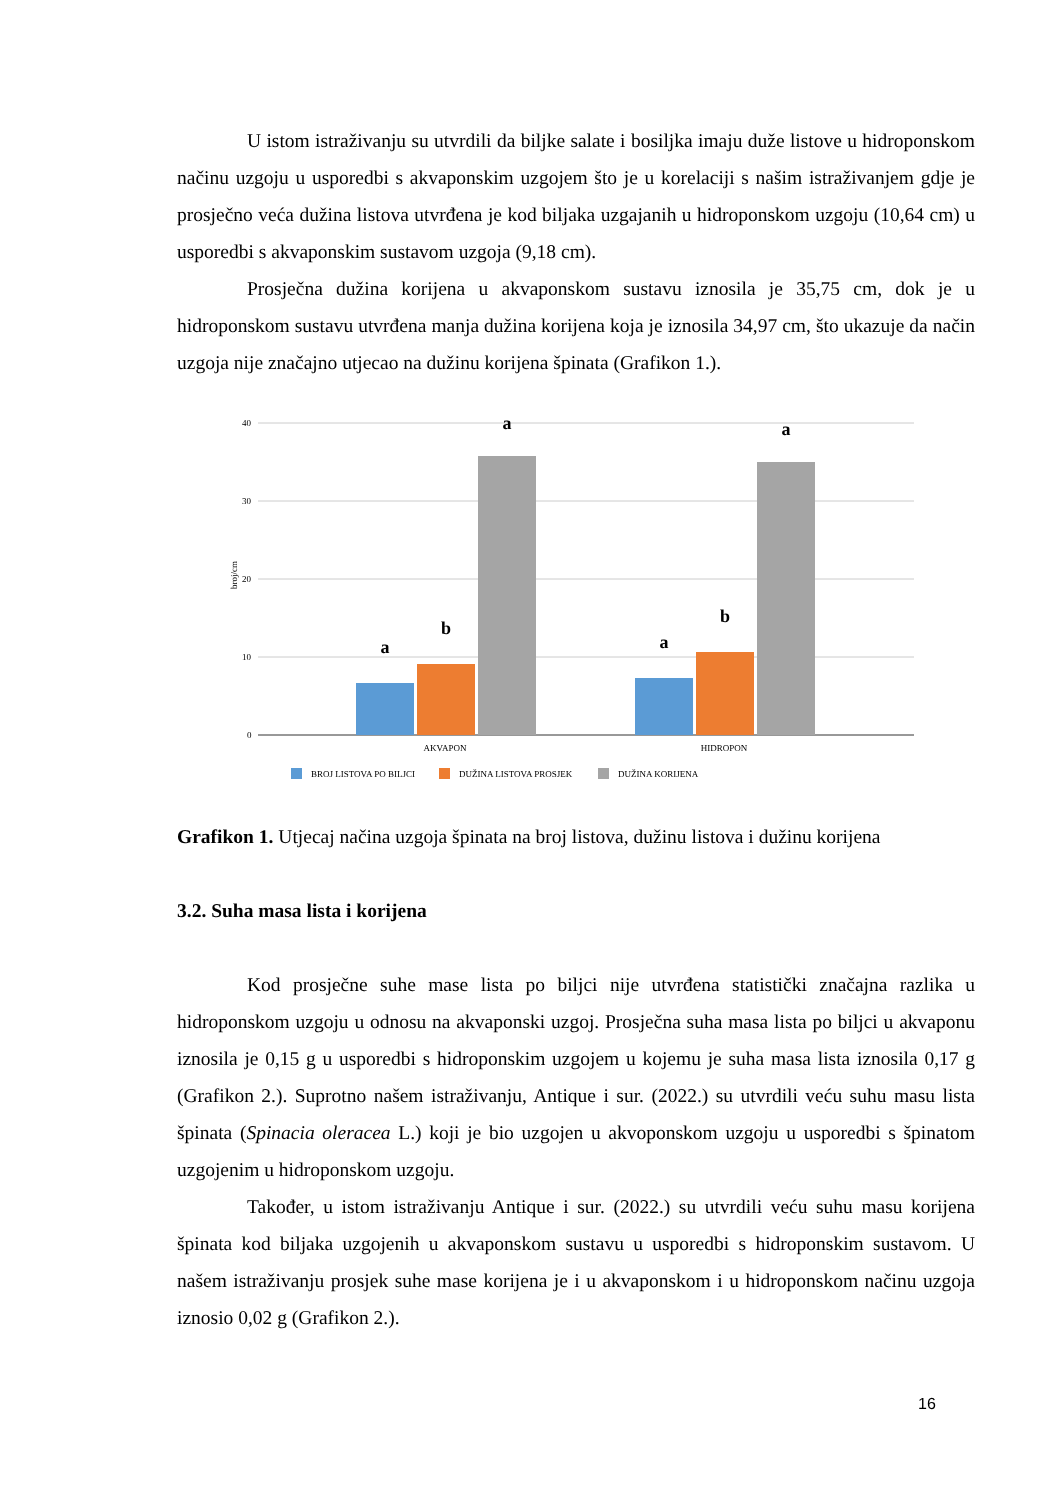U istom istraživanju su utvrdili da biljke salate i bosiljka imaju duže listove u hidroponskom načinu uzgoju u usporedbi s akvaponskim uzgojem što je u korelaciji s našim istraživanjem gdje je prosječno veća dužina listova utvrđena je kod biljaka uzgajanih u hidroponskom uzgoju (10,64 cm) u usporedbi s akvaponskim sustavom uzgoja (9,18 cm).
Prosječna dužina korijena u akvaponskom sustavu iznosila je 35,75 cm, dok je u hidroponskom sustavu utvrđena manja dužina korijena koja je iznosila 34,97 cm, što ukazuje da način uzgoja nije značajno utjecao na dužinu korijena špinata (Grafikon 1.).
40
30
20
10
0
broj/cm
a
b
a
a
b
a
AKVAPON
HIDROPON
BROJ LISTOVA PO BILJCI
DUŽINA LISTOVA PROSJEK
DUŽINA KORIJENA
Grafikon 1. Utjecaj načina uzgoja špinata na broj listova, dužinu listova i dužinu korijena
3.2. Suha masa lista i korijena
Kod prosječne suhe mase lista po biljci nije utvrđena statistički značajna razlika u hidroponskom uzgoju u odnosu na akvaponski uzgoj. Prosječna suha masa lista po biljci u akvaponu iznosila je 0,15 g u usporedbi s hidroponskim uzgojem u kojemu je suha masa lista iznosila 0,17 g (Grafikon 2.). Suprotno našem istraživanju, Antique i sur. (2022.) su utvrdili veću suhu masu lista špinata (Spinacia oleracea L.) koji je bio uzgojen u akvoponskom uzgoju u usporedbi s špinatom uzgojenim u hidroponskom uzgoju.
Također, u istom istraživanju Antique i sur. (2022.) su utvrdili veću suhu masu korijena špinata kod biljaka uzgojenih u akvaponskom sustavu u usporedbi s hidroponskim sustavom. U našem istraživanju prosjek suhe mase korijena je i u akvaponskom i u hidroponskom načinu uzgoja iznosio 0,02 g (Grafikon 2.).
16